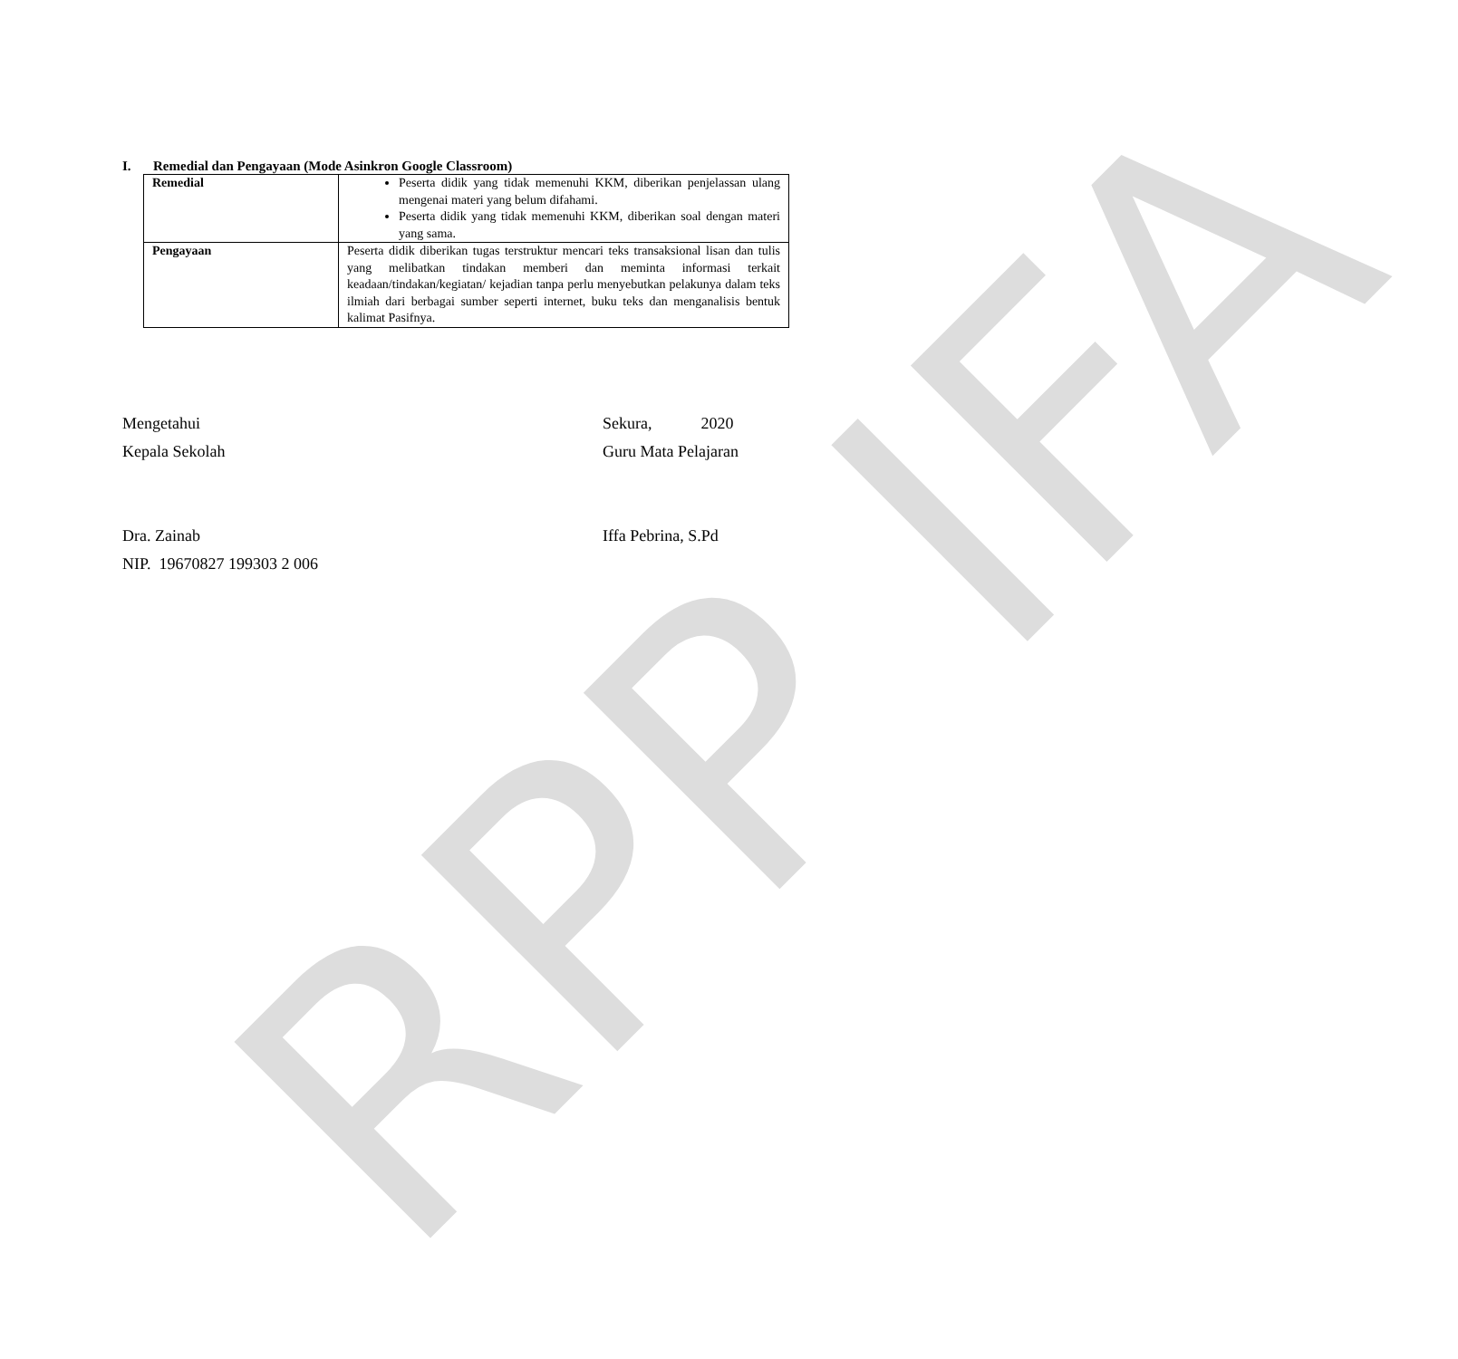RPP IFA
I. Remedial dan Pengayaan (Mode Asinkron Google Classroom)
| Remedial | Peserta didik yang tidak memenuhi KKM, diberikan penjelassan ulang mengenai materi yang belum difahami. Peserta didik yang tidak memenuhi KKM, diberikan soal dengan materi yang sama. |
| Pengayaan | Peserta didik diberikan tugas terstruktur mencari teks transaksional lisan dan tulis yang melibatkan tindakan memberi dan meminta informasi terkait keadaan/tindakan/kegiatan/ kejadian tanpa perlu menyebutkan pelakunya dalam teks ilmiah dari berbagai sumber seperti internet, buku teks dan menganalisis bentuk kalimat Pasifnya. |
Mengetahui
Kepala Sekolah
Dra. Zainab
NIP. 19670827 199303 2 006
Sekura, 2020
Guru Mata Pelajaran
Iffa Pebrina, S.Pd